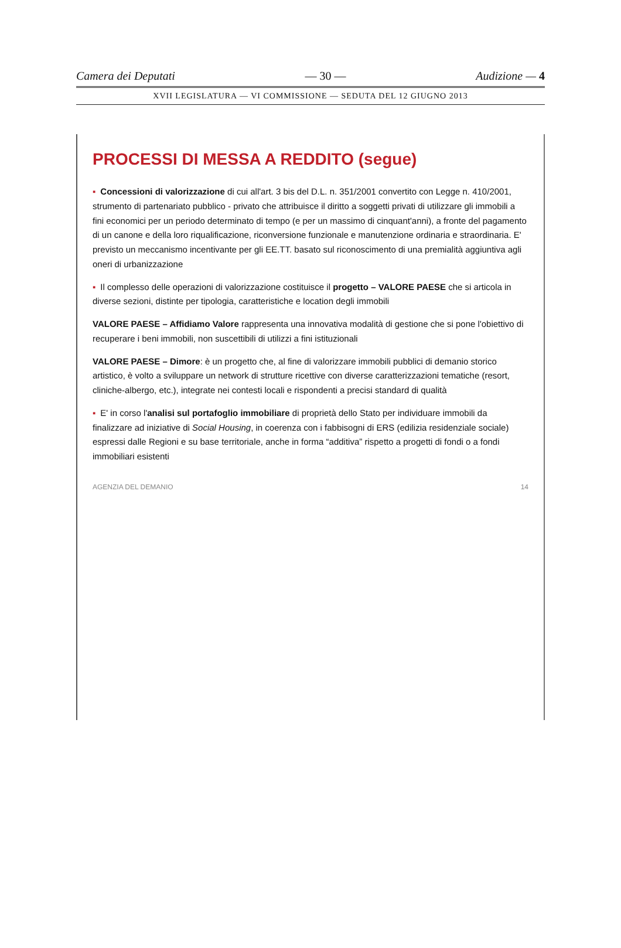Camera dei Deputati — 30 — Audizione — 4
XVII LEGISLATURA — VI COMMISSIONE — SEDUTA DEL 12 GIUGNO 2013
PROCESSI DI MESSA A REDDITO (segue)
▪ Concessioni di valorizzazione di cui all'art. 3 bis del D.L. n. 351/2001 convertito con Legge n. 410/2001, strumento di partenariato pubblico - privato che attribuisce il diritto a soggetti privati di utilizzare gli immobili a fini economici per un periodo determinato di tempo (e per un massimo di cinquant'anni), a fronte del pagamento di un canone e della loro riqualificazione, riconversione funzionale e manutenzione ordinaria e straordinaria. E' previsto un meccanismo incentivante per gli EE.TT. basato sul riconoscimento di una premialità aggiuntiva agli oneri di urbanizzazione
▪ Il complesso delle operazioni di valorizzazione costituisce il progetto – VALORE PAESE che si articola in diverse sezioni, distinte per tipologia, caratteristiche e location degli immobili
VALORE PAESE – Affidiamo Valore rappresenta una innovativa modalità di gestione che si pone l'obiettivo di recuperare i beni immobili, non suscettibili di utilizzi a fini istituzionali
VALORE PAESE – Dimore: è un progetto che, al fine di valorizzare immobili pubblici di demanio storico artistico, è volto a sviluppare un network di strutture ricettive con diverse caratterizzazioni tematiche (resort, cliniche-albergo, etc.), integrate nei contesti locali e rispondenti a precisi standard di qualità
▪ E' in corso l'analisi sul portafoglio immobiliare di proprietà dello Stato per individuare immobili da finalizzare ad iniziative di Social Housing, in coerenza con i fabbisogni di ERS (edilizia residenziale sociale) espressi dalle Regioni e su base territoriale, anche in forma “additiva” rispetto a progetti di fondi o a fondi immobiliari esistenti
AGENZIA DEL DEMANIO 14